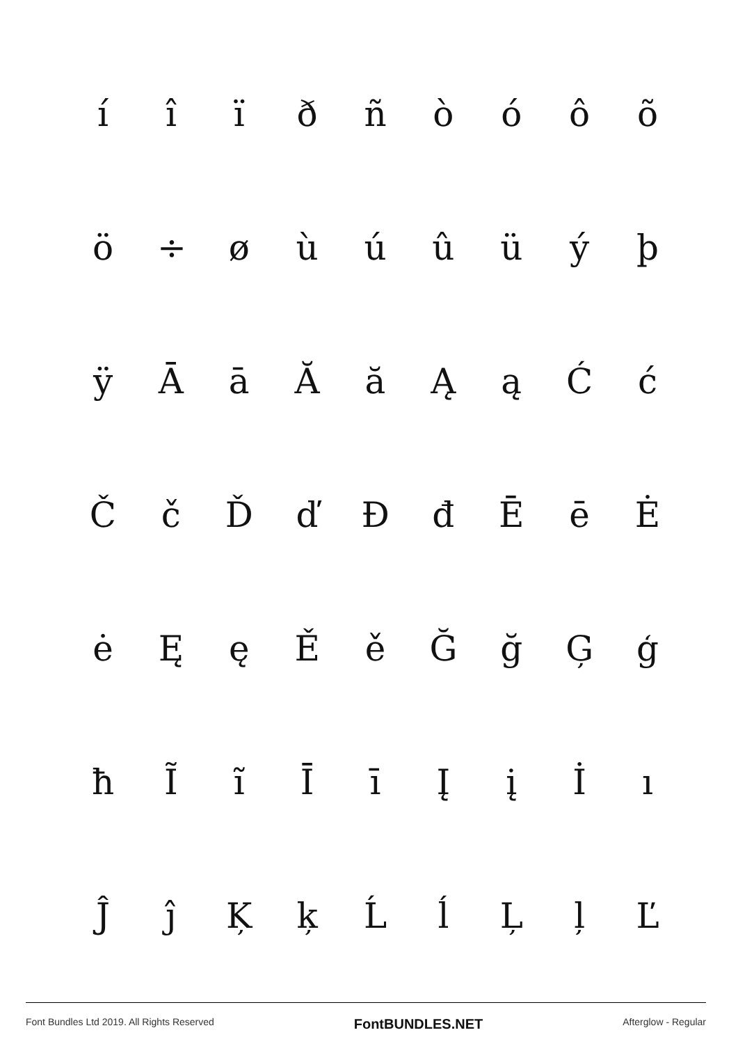í î ï ð ñ ò ó ô õ
ö ÷ ø ù ú û ü ý þ
ÿ Ā ā Ă ă Ą ą Ć ć
Č č Ď ď Đ đ Ē ē Ė
ė Ę ę Ě ě Ğ ğ Ģ ģ
ħ Ĩ ĩ Ī ī Į į İ ı
Ĵ ĵ Ķ ķ Ĺ ĺ Ļ ļ Ľ
Font Bundles Ltd 2019. All Rights Reserved FontBUNDLES.NET Afterglow - Regular